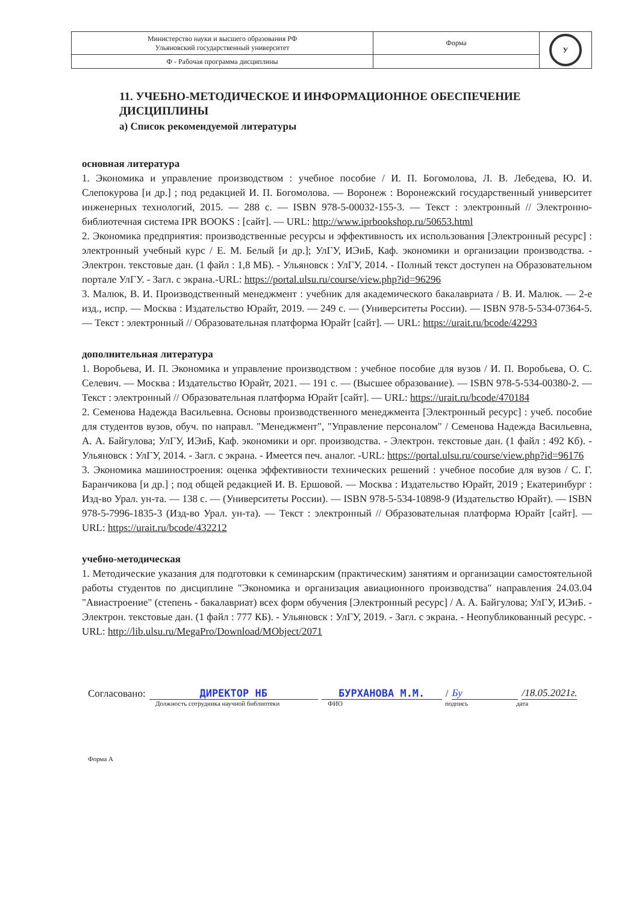| Министерство науки и высшего образования РФ Ульяновский государственный университет | Форма | У |
| Ф - Рабочая программа дисциплины | | |
11. УЧЕБНО-МЕТОДИЧЕСКОЕ И ИНФОРМАЦИОННОЕ ОБЕСПЕЧЕНИЕ ДИСЦИПЛИНЫ
а) Список рекомендуемой литературы
основная литература
1. Экономика и управление производством : учебное пособие / И. П. Богомолова, Л. В. Лебедева, Ю. И. Слепокурова [и др.] ; под редакцией И. П. Богомолова. — Воронеж : Воронежский государственный университет инженерных технологий, 2015. — 288 с. — ISBN 978-5-00032-155-3. — Текст : электронный // Электронно-библиотечная система IPR BOOKS : [сайт]. — URL: http://www.iprbookshop.ru/50653.html
2. Экономика предприятия: производственные ресурсы и эффективность их использования [Электронный ресурс] : электронный учебный курс / Е. М. Белый [и др.]; УлГУ, ИЭиБ, Каф. экономики и организации производства. - Электрон. текстовые дан. (1 файл : 1,8 МБ). - Ульяновск : УлГУ, 2014. - Полный текст доступен на Образовательном портале УлГУ. - Загл. с экрана.-URL: https://portal.ulsu.ru/course/view.php?id=96296
3. Малюк, В. И. Производственный менеджмент : учебник для академического бакалавриата / В. И. Малюк. — 2-е изд., испр. — Москва : Издательство Юрайт, 2019. — 249 с. — (Университеты России). — ISBN 978-5-534-07364-5. — Текст : электронный // Образовательная платформа Юрайт [сайт]. — URL: https://urait.ru/bcode/42293
дополнительная литература
1. Воробьева, И. П. Экономика и управление производством : учебное пособие для вузов / И. П. Воробьева, О. С. Селевич. — Москва : Издательство Юрайт, 2021. — 191 с. — (Высшее образование). — ISBN 978-5-534-00380-2. — Текст : электронный // Образовательная платформа Юрайт [сайт]. — URL: https://urait.ru/bcode/470184
2. Семенова Надежда Васильевна. Основы производственного менеджмента [Электронный ресурс] : учеб. пособие для студентов вузов, обуч. по направл. "Менеджмент", "Управление персоналом" / Семенова Надежда Васильевна, А. А. Байгулова; УлГУ, ИЭиБ, Каф. экономики и орг. производства. - Электрон. текстовые дан. (1 файл : 492 Кб). - Ульяновск : УлГУ, 2014. - Загл. с экрана. - Имеется печ. аналог. -URL: https://portal.ulsu.ru/course/view.php?id=96176
3. Экономика машиностроения: оценка эффективности технических решений : учебное пособие для вузов / С. Г. Баранчикова [и др.] ; под общей редакцией И. В. Ершовой. — Москва : Издательство Юрайт, 2019 ; Екатеринбург : Изд-во Урал. ун-та. — 138 с. — (Университеты России). — ISBN 978-5-534-10898-9 (Издательство Юрайт). — ISBN 978-5-7996-1835-3 (Изд-во Урал. ун-та). — Текст : электронный // Образовательная платформа Юрайт [сайт]. — URL: https://urait.ru/bcode/432212
учебно-методическая
1. Методические указания для подготовки к семинарским (практическим) занятиям и организации самостоятельной работы студентов по дисциплине "Экономика и организация авиационного производства" направления 24.03.04 "Авиастроение" (степень - бакалавриат) всех форм обучения [Электронный ресурс] / А. А. Байгулова; УлГУ, ИЭиБ. - Электрон. текстовые дан. (1 файл : 777 КБ). - Ульяновск : УлГУ, 2019. - Загл. с экрана. - Неопубликованный ресурс. -URL: http://lib.ulsu.ru/MegaPro/Download/MObject/2071
Согласовано: ДИРЕКТОР НБ БУРХАНОВА М.М. / Бу /18.05.2021г.
Должность сотрудника научной библиотеки ФИО подпись дата
Форма А